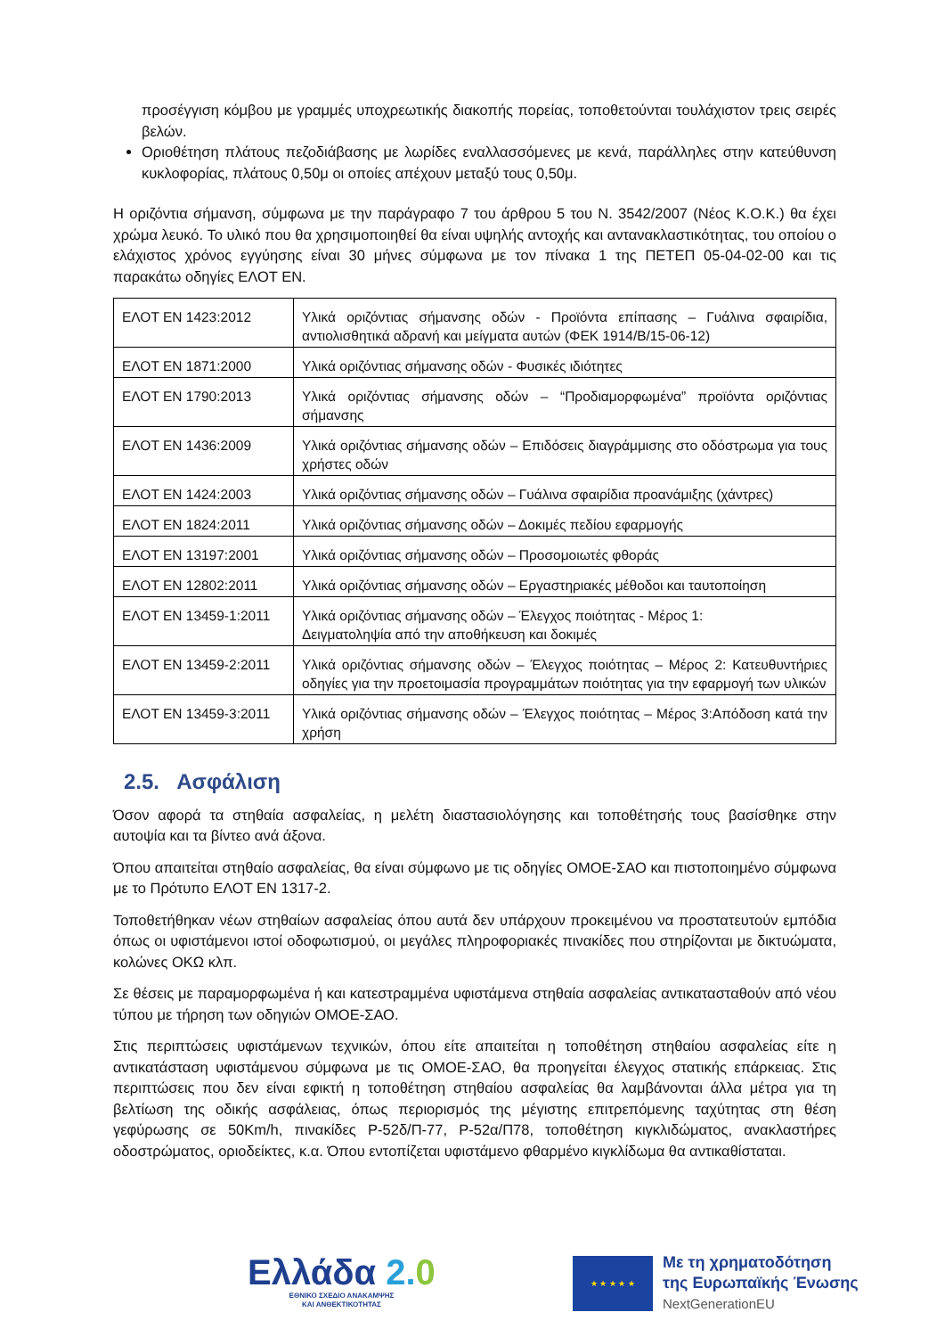προσέγγιση κόμβου με γραμμές υποχρεωτικής διακοπής πορείας, τοποθετούνται τουλάχιστον τρεις σειρές βελών.
Οριοθέτηση πλάτους πεζοδιάβασης με λωρίδες εναλλασσόμενες με κενά, παράλληλες στην κατεύθυνση κυκλοφορίας, πλάτους 0,50μ οι οποίες απέχουν μεταξύ τους 0,50μ.
Η οριζόντια σήμανση, σύμφωνα με την παράγραφο 7 του άρθρου 5 του Ν. 3542/2007 (Νέος Κ.Ο.Κ.) θα έχει χρώμα λευκό. Το υλικό που θα χρησιμοποιηθεί θα είναι υψηλής αντοχής και αντανακλαστικότητας, του οποίου ο ελάχιστος χρόνος εγγύησης είναι 30 μήνες σύμφωνα με τον πίνακα 1 της ΠΕΤΕΠ 05-04-02-00 και τις παρακάτω οδηγίες ΕΛΟΤ ΕΝ.
| ΕΛΟΤ ΕΝ 1423:2012 | Υλικά οριζόντιας σήμανσης οδών - Προϊόντα επίπασης – Γυάλινα σφαιρίδια, αντιολισθητικά αδρανή και μείγματα αυτών (ΦΕΚ 1914/Β/15-06-12) |
| ΕΛΟΤ ΕΝ 1871:2000 | Υλικά οριζόντιας σήμανσης οδών - Φυσικές ιδιότητες |
| ΕΛΟΤ ΕΝ 1790:2013 | Υλικά οριζόντιας σήμανσης οδών – “Προδιαμορφωμένα” προϊόντα οριζόντιας σήμανσης |
| ΕΛΟΤ ΕΝ 1436:2009 | Υλικά οριζόντιας σήμανσης οδών – Επιδόσεις διαγράμμισης στο οδόστρωμα για τους χρήστες οδών |
| ΕΛΟΤ ΕΝ 1424:2003 | Υλικά οριζόντιας σήμανσης οδών – Γυάλινα σφαιρίδια προανάμιξης (χάντρες) |
| ΕΛΟΤ ΕΝ 1824:2011 | Υλικά οριζόντιας σήμανσης οδών – Δοκιμές πεδίου εφαρμογής |
| ΕΛΟΤ ΕΝ 13197:2001 | Υλικά οριζόντιας σήμανσης οδών – Προσομοιωτές φθοράς |
| ΕΛΟΤ ΕΝ 12802:2011 | Υλικά οριζόντιας σήμανσης οδών – Εργαστηριακές μέθοδοι και ταυτοποίηση |
| ΕΛΟΤ ΕΝ 13459-1:2011 | Υλικά οριζόντιας σήμανσης οδών – Έλεγχος ποιότητας - Μέρος 1: Δειγματοληψία από την αποθήκευση και δοκιμές |
| ΕΛΟΤ ΕΝ 13459-2:2011 | Υλικά οριζόντιας σήμανσης οδών – Έλεγχος ποιότητας – Μέρος 2: Κατευθυντήριες οδηγίες για την προετοιμασία προγραμμάτων ποιότητας για την εφαρμογή των υλικών |
| ΕΛΟΤ ΕΝ 13459-3:2011 | Υλικά οριζόντιας σήμανσης οδών – Έλεγχος ποιότητας – Μέρος 3:Απόδοση κατά την χρήση |
2.5. Ασφάλιση
Όσον αφορά τα στηθαία ασφαλείας, η μελέτη διαστασιολόγησης και τοποθέτησής τους βασίσθηκε στην αυτοψία και τα βίντεο ανά άξονα.
Όπου απαιτείται στηθαίο ασφαλείας, θα είναι σύμφωνο με τις οδηγίες ΟΜΟΕ-ΣΑΟ και πιστοποιημένο σύμφωνα με το Πρότυπο ΕΛΟΤ ΕΝ 1317-2.
Τοποθετήθηκαν νέων στηθαίων ασφαλείας όπου αυτά δεν υπάρχουν προκειμένου να προστατευτούν εμπόδια όπως οι υφιστάμενοι ιστοί οδοφωτισμού, οι μεγάλες πληροφοριακές πινακίδες που στηρίζονται με δικτυώματα, κολώνες ΟΚΩ κλπ.
Σε θέσεις με παραμορφωμένα ή και κατεστραμμένα υφιστάμενα στηθαία ασφαλείας αντικατασταθούν από νέου τύπου με τήρηση των οδηγιών ΟΜΟΕ-ΣΑΟ.
Στις περιπτώσεις υφιστάμενων τεχνικών, όπου είτε απαιτείται η τοποθέτηση στηθαίου ασφαλείας είτε η αντικατάσταση υφιστάμενου σύμφωνα με τις ΟΜΟΕ-ΣΑΟ, θα προηγείται έλεγχος στατικής επάρκειας. Στις περιπτώσεις που δεν είναι εφικτή η τοποθέτηση στηθαίου ασφαλείας θα λαμβάνονται άλλα μέτρα για τη βελτίωση της οδικής ασφάλειας, όπως περιορισμός της μέγιστης επιτρεπόμενης ταχύτητας στη θέση γεφύρωσης σε 50Km/h, πινακίδες Ρ-52δ/Π-77, Ρ-52α/Π78, τοποθέτηση κιγκλιδώματος, ανακλαστήρες οδοστρώματος, οριοδείκτες, κ.α. Όπου εντοπίζεται υφιστάμενο φθαρμένο κιγκλίδωμα θα αντικαθίσταται.
Ελλάδα 2. 0
ΕΘΝΙΚΟ ΣΧΕΔΙΟ ΑΝΑΚΑΜΨΗΣ
ΚΑΙ ΑΝΘΕΚΤΙΚΟΤΗΤΑΣ
★ ★ ★ ★ ★
Με τη χρηματοδότηση
της Ευρωπαϊκής Ένωσης
NextGenerationEU